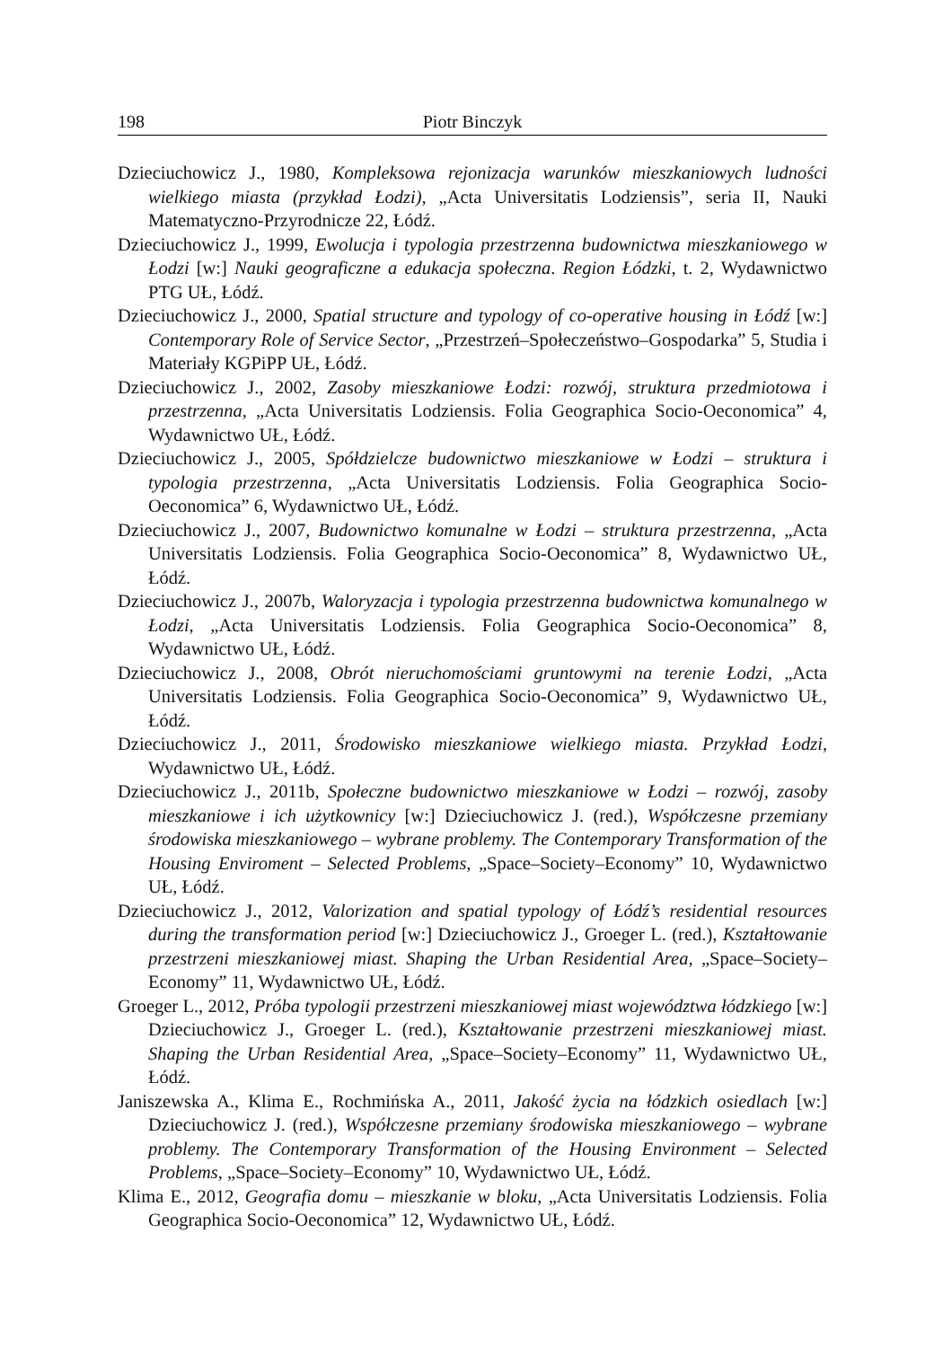198 Piotr Binczyk
Dzieciuchowicz J., 1980, Kompleksowa rejonizacja warunków mieszkaniowych ludności wielkiego miasta (przykład Łodzi), „Acta Universitatis Lodziensis”, seria II, Nauki Matematyczno-Przyrodnicze 22, Łódź.
Dzieciuchowicz J., 1999, Ewolucja i typologia przestrzenna budownictwa mieszkaniowego w Łodzi [w:] Nauki geograficzne a edukacja społeczna. Region Łódzki, t. 2, Wydawnictwo PTG UŁ, Łódź.
Dzieciuchowicz J., 2000, Spatial structure and typology of co-operative housing in Łódź [w:] Contemporary Role of Service Sector, „Przestrzeń–Społeczeństwo–Gospodarka” 5, Studia i Materiały KGPiPP UŁ, Łódź.
Dzieciuchowicz J., 2002, Zasoby mieszkaniowe Łodzi: rozwój, struktura przedmiotowa i przestrzenna, „Acta Universitatis Lodziensis. Folia Geographica Socio-Oeconomica” 4, Wydawnictwo UŁ, Łódź.
Dzieciuchowicz J., 2005, Spółdzielcze budownictwo mieszkaniowe w Łodzi – struktura i typologia przestrzenna, „Acta Universitatis Lodziensis. Folia Geographica Socio-Oeconomica” 6, Wydawnictwo UŁ, Łódź.
Dzieciuchowicz J., 2007, Budownictwo komunalne w Łodzi – struktura przestrzenna, „Acta Universitatis Lodziensis. Folia Geographica Socio-Oeconomica” 8, Wydawnictwo UŁ, Łódź.
Dzieciuchowicz J., 2007b, Waloryzacja i typologia przestrzenna budownictwa komunalnego w Łodzi, „Acta Universitatis Lodziensis. Folia Geographica Socio-Oeconomica” 8, Wydawnictwo UŁ, Łódź.
Dzieciuchowicz J., 2008, Obrót nieruchomościami gruntowymi na terenie Łodzi, „Acta Universitatis Lodziensis. Folia Geographica Socio-Oeconomica” 9, Wydawnictwo UŁ, Łódź.
Dzieciuchowicz J., 2011, Środowisko mieszkaniowe wielkiego miasta. Przykład Łodzi, Wydawnictwo UŁ, Łódź.
Dzieciuchowicz J., 2011b, Społeczne budownictwo mieszkaniowe w Łodzi – rozwój, zasoby mieszkaniowe i ich użytkownicy [w:] Dzieciuchowicz J. (red.), Współczesne przemiany środowiska mieszkaniowego – wybrane problemy. The Contemporary Transformation of the Housing Enviroment – Selected Problems, „Space–Society–Economy” 10, Wydawnictwo UŁ, Łódź.
Dzieciuchowicz J., 2012, Valorization and spatial typology of Łódź’s residential resources during the transformation period [w:] Dzieciuchowicz J., Groeger L. (red.), Kształtowanie przestrzeni mieszkaniowej miast. Shaping the Urban Residential Area, „Space–Society–Economy” 11, Wydawnictwo UŁ, Łódź.
Groeger L., 2012, Próba typologii przestrzeni mieszkaniowej miast województwa łódzkiego [w:] Dzieciuchowicz J., Groeger L. (red.), Kształtowanie przestrzeni mieszkaniowej miast. Shaping the Urban Residential Area, „Space–Society–Economy” 11, Wydawnictwo UŁ, Łódź.
Janiszewska A., Klima E., Rochmińska A., 2011, Jakość życia na łódzkich osiedlach [w:] Dzieciuchowicz J. (red.), Współczesne przemiany środowiska mieszkaniowego – wybrane problemy. The Contemporary Transformation of the Housing Environment – Selected Problems, „Space–Society–Economy” 10, Wydawnictwo UŁ, Łódź.
Klima E., 2012, Geografia domu – mieszkanie w bloku, „Acta Universitatis Lodziensis. Folia Geographica Socio-Oeconomica” 12, Wydawnictwo UŁ, Łódź.